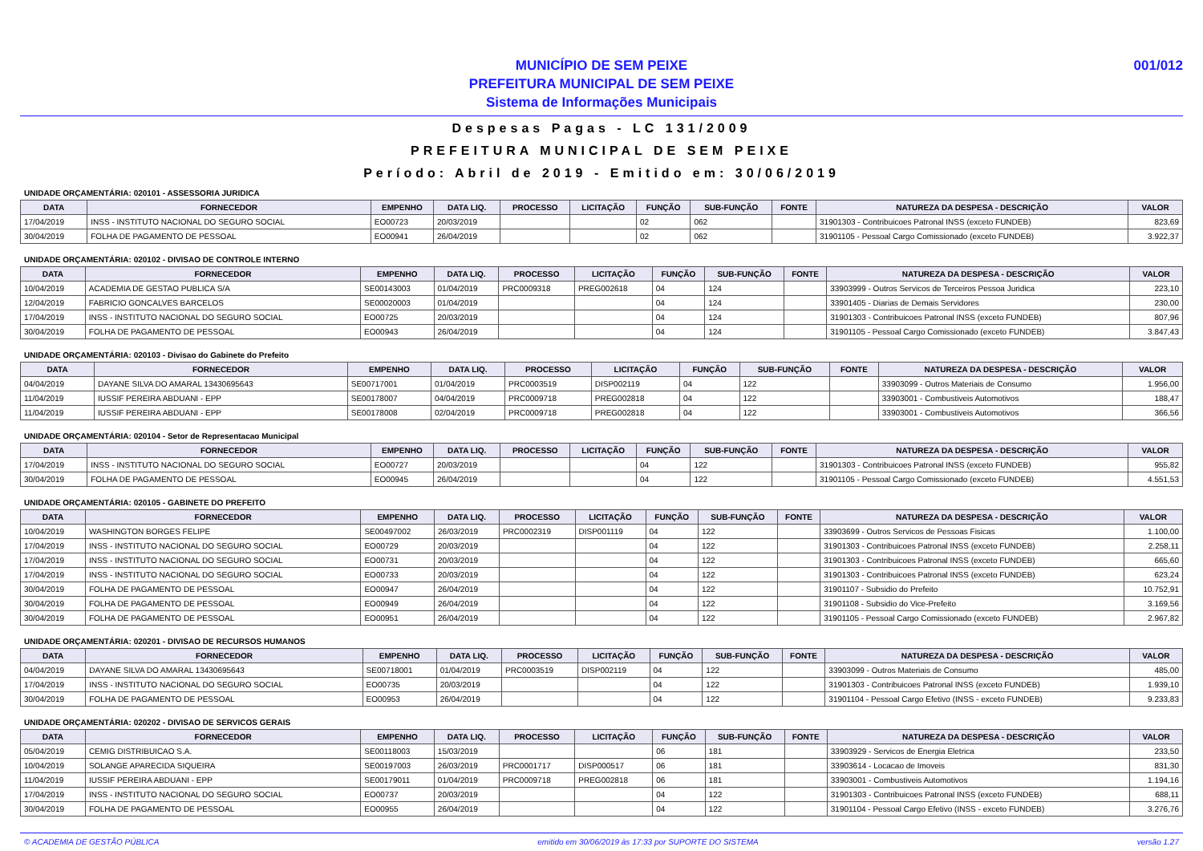MUNICÍPIO DE SEM PEIXE
PREFEITURA MUNICIPAL DE SEM PEIXE
Sistema de Informações Municipais
001/012
Despesas Pagas - LC 131/2009
PREFEITURA MUNICIPAL DE SEM PEIXE
Período: Abril de 2019 - Emitido em: 30/06/2019
UNIDADE ORÇAMENTÁRIA: 020101 - ASSESSORIA JURIDICA
| DATA | FORNECEDOR | EMPENHO | DATA LIQ. | PROCESSO | LICITAÇÃO | FUNÇÃO | SUB-FUNÇÃO | FONTE | NATUREZA DA DESPESA - DESCRIÇÃO | VALOR |
| --- | --- | --- | --- | --- | --- | --- | --- | --- | --- | --- |
| 17/04/2019 | INSS - INSTITUTO NACIONAL DO SEGURO SOCIAL | EO00723 | 20/03/2019 | | | 02 | 062 | | 31901303 - Contribuicoes Patronal INSS (exceto FUNDEB) | 823,69 |
| 30/04/2019 | FOLHA DE PAGAMENTO DE PESSOAL | EO00941 | 26/04/2019 | | | 02 | 062 | | 31901105 - Pessoal Cargo Comissionado (exceto FUNDEB) | 3.922,37 |
UNIDADE ORÇAMENTÁRIA: 020102 - DIVISAO DE CONTROLE INTERNO
| DATA | FORNECEDOR | EMPENHO | DATA LIQ. | PROCESSO | LICITAÇÃO | FUNÇÃO | SUB-FUNÇÃO | FONTE | NATUREZA DA DESPESA - DESCRIÇÃO | VALOR |
| --- | --- | --- | --- | --- | --- | --- | --- | --- | --- | --- |
| 10/04/2019 | ACADEMIA DE GESTAO PUBLICA S/A | SE00143003 | 01/04/2019 | PRC0009318 | PREG002618 | 04 | 124 | | 33903999 - Outros Servicos de Terceiros Pessoa Juridica | 223,10 |
| 12/04/2019 | FABRICIO GONCALVES BARCELOS | SE00020003 | 01/04/2019 | | | 04 | 124 | | 33901405 - Diarias de Demais Servidores | 230,00 |
| 17/04/2019 | INSS - INSTITUTO NACIONAL DO SEGURO SOCIAL | EO00725 | 20/03/2019 | | | 04 | 124 | | 31901303 - Contribuicoes Patronal INSS (exceto FUNDEB) | 807,96 |
| 30/04/2019 | FOLHA DE PAGAMENTO DE PESSOAL | EO00943 | 26/04/2019 | | | 04 | 124 | | 31901105 - Pessoal Cargo Comissionado (exceto FUNDEB) | 3.847,43 |
UNIDADE ORÇAMENTÁRIA: 020103 - Divisao do Gabinete do Prefeito
| DATA | FORNECEDOR | EMPENHO | DATA LIQ. | PROCESSO | LICITAÇÃO | FUNÇÃO | SUB-FUNÇÃO | FONTE | NATUREZA DA DESPESA - DESCRIÇÃO | VALOR |
| --- | --- | --- | --- | --- | --- | --- | --- | --- | --- | --- |
| 04/04/2019 | DAYANE SILVA DO AMARAL 13430695643 | SE00717001 | 01/04/2019 | PRC0003519 | DISP002119 | 04 | 122 | | 33903099 - Outros Materiais de Consumo | 1.956,00 |
| 11/04/2019 | IUSSIF PEREIRA ABDUANI - EPP | SE00178007 | 04/04/2019 | PRC0009718 | PREG002818 | 04 | 122 | | 33903001 - Combustiveis Automotivos | 188,47 |
| 11/04/2019 | IUSSIF PEREIRA ABDUANI - EPP | SE00178008 | 02/04/2019 | PRC0009718 | PREG002818 | 04 | 122 | | 33903001 - Combustiveis Automotivos | 366,56 |
UNIDADE ORÇAMENTÁRIA: 020104 - Setor de Representacao Municipal
| DATA | FORNECEDOR | EMPENHO | DATA LIQ. | PROCESSO | LICITAÇÃO | FUNÇÃO | SUB-FUNÇÃO | FONTE | NATUREZA DA DESPESA - DESCRIÇÃO | VALOR |
| --- | --- | --- | --- | --- | --- | --- | --- | --- | --- | --- |
| 17/04/2019 | INSS - INSTITUTO NACIONAL DO SEGURO SOCIAL | EO00727 | 20/03/2019 | | | 04 | 122 | | 31901303 - Contribuicoes Patronal INSS (exceto FUNDEB) | 955,82 |
| 30/04/2019 | FOLHA DE PAGAMENTO DE PESSOAL | EO00945 | 26/04/2019 | | | 04 | 122 | | 31901105 - Pessoal Cargo Comissionado (exceto FUNDEB) | 4.551,53 |
UNIDADE ORÇAMENTÁRIA: 020105 - GABINETE DO PREFEITO
| DATA | FORNECEDOR | EMPENHO | DATA LIQ. | PROCESSO | LICITAÇÃO | FUNÇÃO | SUB-FUNÇÃO | FONTE | NATUREZA DA DESPESA - DESCRIÇÃO | VALOR |
| --- | --- | --- | --- | --- | --- | --- | --- | --- | --- | --- |
| 10/04/2019 | WASHINGTON BORGES FELIPE | SE00497002 | 26/03/2019 | PRC0002319 | DISP001119 | 04 | 122 | | 33903699 - Outros Servicos de Pessoas Fisicas | 1.100,00 |
| 17/04/2019 | INSS - INSTITUTO NACIONAL DO SEGURO SOCIAL | EO00729 | 20/03/2019 | | | 04 | 122 | | 31901303 - Contribuicoes Patronal INSS (exceto FUNDEB) | 2.258,11 |
| 17/04/2019 | INSS - INSTITUTO NACIONAL DO SEGURO SOCIAL | EO00731 | 20/03/2019 | | | 04 | 122 | | 31901303 - Contribuicoes Patronal INSS (exceto FUNDEB) | 665,60 |
| 17/04/2019 | INSS - INSTITUTO NACIONAL DO SEGURO SOCIAL | EO00733 | 20/03/2019 | | | 04 | 122 | | 31901303 - Contribuicoes Patronal INSS (exceto FUNDEB) | 623,24 |
| 30/04/2019 | FOLHA DE PAGAMENTO DE PESSOAL | EO00947 | 26/04/2019 | | | 04 | 122 | | 31901107 - Subsidio do Prefeito | 10.752,91 |
| 30/04/2019 | FOLHA DE PAGAMENTO DE PESSOAL | EO00949 | 26/04/2019 | | | 04 | 122 | | 31901108 - Subsidio do Vice-Prefeito | 3.169,56 |
| 30/04/2019 | FOLHA DE PAGAMENTO DE PESSOAL | EO00951 | 26/04/2019 | | | 04 | 122 | | 31901105 - Pessoal Cargo Comissionado (exceto FUNDEB) | 2.967,82 |
UNIDADE ORÇAMENTÁRIA: 020201 - DIVISAO DE RECURSOS HUMANOS
| DATA | FORNECEDOR | EMPENHO | DATA LIQ. | PROCESSO | LICITAÇÃO | FUNÇÃO | SUB-FUNÇÃO | FONTE | NATUREZA DA DESPESA - DESCRIÇÃO | VALOR |
| --- | --- | --- | --- | --- | --- | --- | --- | --- | --- | --- |
| 04/04/2019 | DAYANE SILVA DO AMARAL 13430695643 | SE00718001 | 01/04/2019 | PRC0003519 | DISP002119 | 04 | 122 | | 33903099 - Outros Materiais de Consumo | 485,00 |
| 17/04/2019 | INSS - INSTITUTO NACIONAL DO SEGURO SOCIAL | EO00735 | 20/03/2019 | | | 04 | 122 | | 31901303 - Contribuicoes Patronal INSS (exceto FUNDEB) | 1.939,10 |
| 30/04/2019 | FOLHA DE PAGAMENTO DE PESSOAL | EO00953 | 26/04/2019 | | | 04 | 122 | | 31901104 - Pessoal Cargo Efetivo (INSS - exceto FUNDEB) | 9.233,83 |
UNIDADE ORÇAMENTÁRIA: 020202 - DIVISAO DE SERVICOS GERAIS
| DATA | FORNECEDOR | EMPENHO | DATA LIQ. | PROCESSO | LICITAÇÃO | FUNÇÃO | SUB-FUNÇÃO | FONTE | NATUREZA DA DESPESA - DESCRIÇÃO | VALOR |
| --- | --- | --- | --- | --- | --- | --- | --- | --- | --- | --- |
| 05/04/2019 | CEMIG DISTRIBUICAO S.A. | SE00118003 | 15/03/2019 | | | 06 | 181 | | 33903929 - Servicos de Energia Eletrica | 233,50 |
| 10/04/2019 | SOLANGE APARECIDA SIQUEIRA | SE00197003 | 26/03/2019 | PRC0001717 | DISP000517 | 06 | 181 | | 33903614 - Locacao de Imoveis | 831,30 |
| 11/04/2019 | IUSSIF PEREIRA ABDUANI - EPP | SE00179011 | 01/04/2019 | PRC0009718 | PREG002818 | 06 | 181 | | 33903001 - Combustiveis Automotivos | 1.194,16 |
| 17/04/2019 | INSS - INSTITUTO NACIONAL DO SEGURO SOCIAL | EO00737 | 20/03/2019 | | | 04 | 122 | | 31901303 - Contribuicoes Patronal INSS (exceto FUNDEB) | 688,11 |
| 30/04/2019 | FOLHA DE PAGAMENTO DE PESSOAL | EO00955 | 26/04/2019 | | | 04 | 122 | | 31901104 - Pessoal Cargo Efetivo (INSS - exceto FUNDEB) | 3.276,76 |
© ACADEMIA DE GESTÃO PÚBLICA emitido em 30/06/2019 às 17:33 por SUPORTE DO SISTEMA versão 1.27